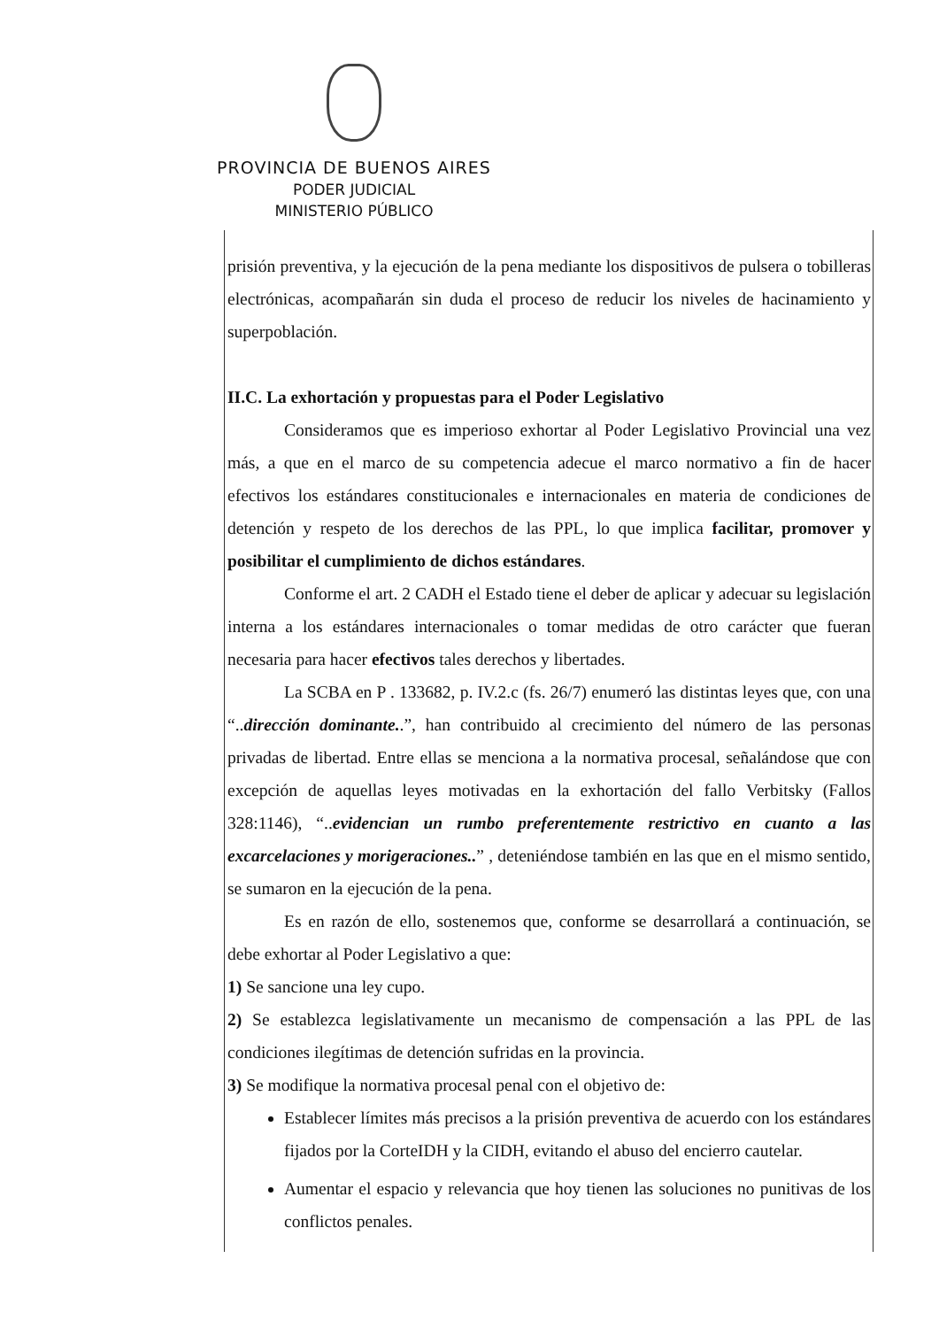PROVINCIA DE BUENOS AIRES
PODER JUDICIAL
MINISTERIO PÚBLICO
prisión preventiva, y la ejecución de la pena mediante los dispositivos de pulsera o tobilleras electrónicas, acompañarán sin duda el proceso de reducir los niveles de hacinamiento y superpoblación.
II.C. La exhortación y propuestas para el Poder Legislativo
Consideramos que es imperioso exhortar al Poder Legislativo Provincial una vez más, a que en el marco de su competencia adecue el marco normativo a fin de hacer efectivos los estándares constitucionales e internacionales en materia de condiciones de detención y respeto de los derechos de las PPL, lo que implica facilitar, promover y posibilitar el cumplimiento de dichos estándares.
Conforme el art. 2 CADH el Estado tiene el deber de aplicar y adecuar su legislación interna a los estándares internacionales o tomar medidas de otro carácter que fueran necesaria para hacer efectivos tales derechos y libertades.
La SCBA en P . 133682, p. IV.2.c (fs. 26/7) enumeró las distintas leyes que, con una “..dirección dominante..”, han contribuido al crecimiento del número de las personas privadas de libertad. Entre ellas se menciona a la normativa procesal, señalándose que con excepción de aquellas leyes motivadas en la exhortación del fallo Verbitsky (Fallos 328:1146), “..evidencian un rumbo preferentemente restrictivo en cuanto a las excarcelaciones y morigeraciones..” , deteniéndose también en las que en el mismo sentido, se sumaron en la ejecución de la pena.
Es en razón de ello, sostenemos que, conforme se desarrollará a continuación, se debe exhortar al Poder Legislativo a que:
1) Se sancione una ley cupo.
2) Se establezca legislativamente un mecanismo de compensación a las PPL de las condiciones ilegítimas de detención sufridas en la provincia.
3) Se modifique la normativa procesal penal con el objetivo de:
Establecer límites más precisos a la prisión preventiva de acuerdo con los estándares fijados por la CorteIDH y la CIDH, evitando el abuso del encierro cautelar.
Aumentar el espacio y relevancia que hoy tienen las soluciones no punitivas de los conflictos penales.